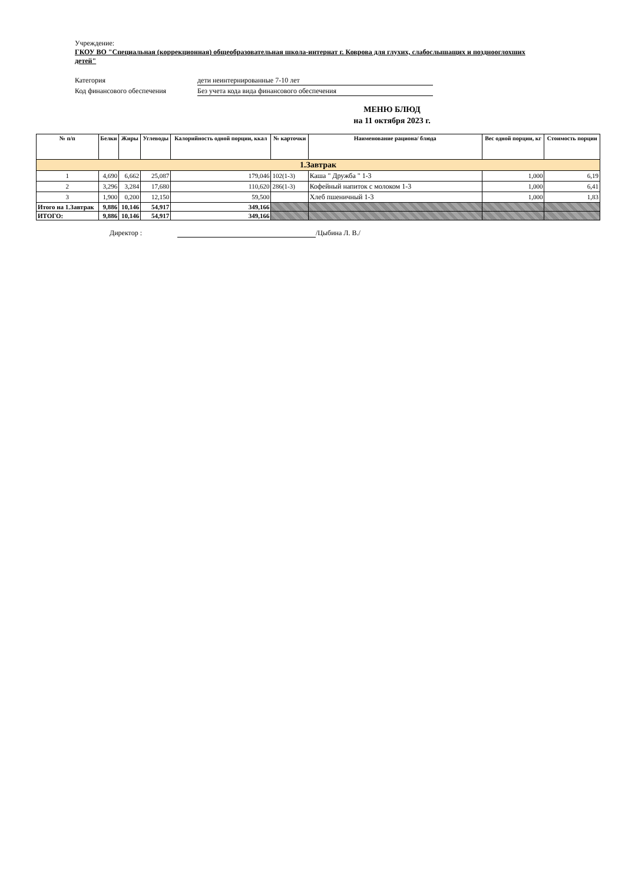Учреждение:
ГКОУ ВО "Специальная (коррекционная) общеобразовательная школа-интернат г. Коврова для глухих, слабослышащих и позднооглохших детей"
Категория дети неинтернированные 7-10 лет
Код финансового обеспечения Без учета кода вида финансового обеспечения
МЕНЮ БЛЮД
на 11 октября 2023 г.
| № п/п | Белки | Жиры | Углеводы | Калорийность одной порции, ккал | № карточки | Наименование рациона/ блюда | Вес одной порции, кг | Стоимость порции |
| --- | --- | --- | --- | --- | --- | --- | --- | --- |
| 1.Завтрак | | | | | | | | |
| 1 | 4,690 | 6,662 | 25,087 | 179,046 | 102(1-3) | Каша " Дружба " 1-3 | 1,000 | 6,19 |
| 2 | 3,296 | 3,284 | 17,680 | 110,620 | 286(1-3) | Кофейный напиток с молоком 1-3 | 1,000 | 6,41 |
| 3 | 1,900 | 0,200 | 12,150 | 59,500 | | Хлеб пшеничный 1-3 | 1,000 | 1,83 |
| Итого на 1.Завтрак | 9,886 | 10,146 | 54,917 | 349,166 | | | | |
| ИТОГО: | 9,886 | 10,146 | 54,917 | 349,166 | | | | |
Директор : /Цыбина Л. В./